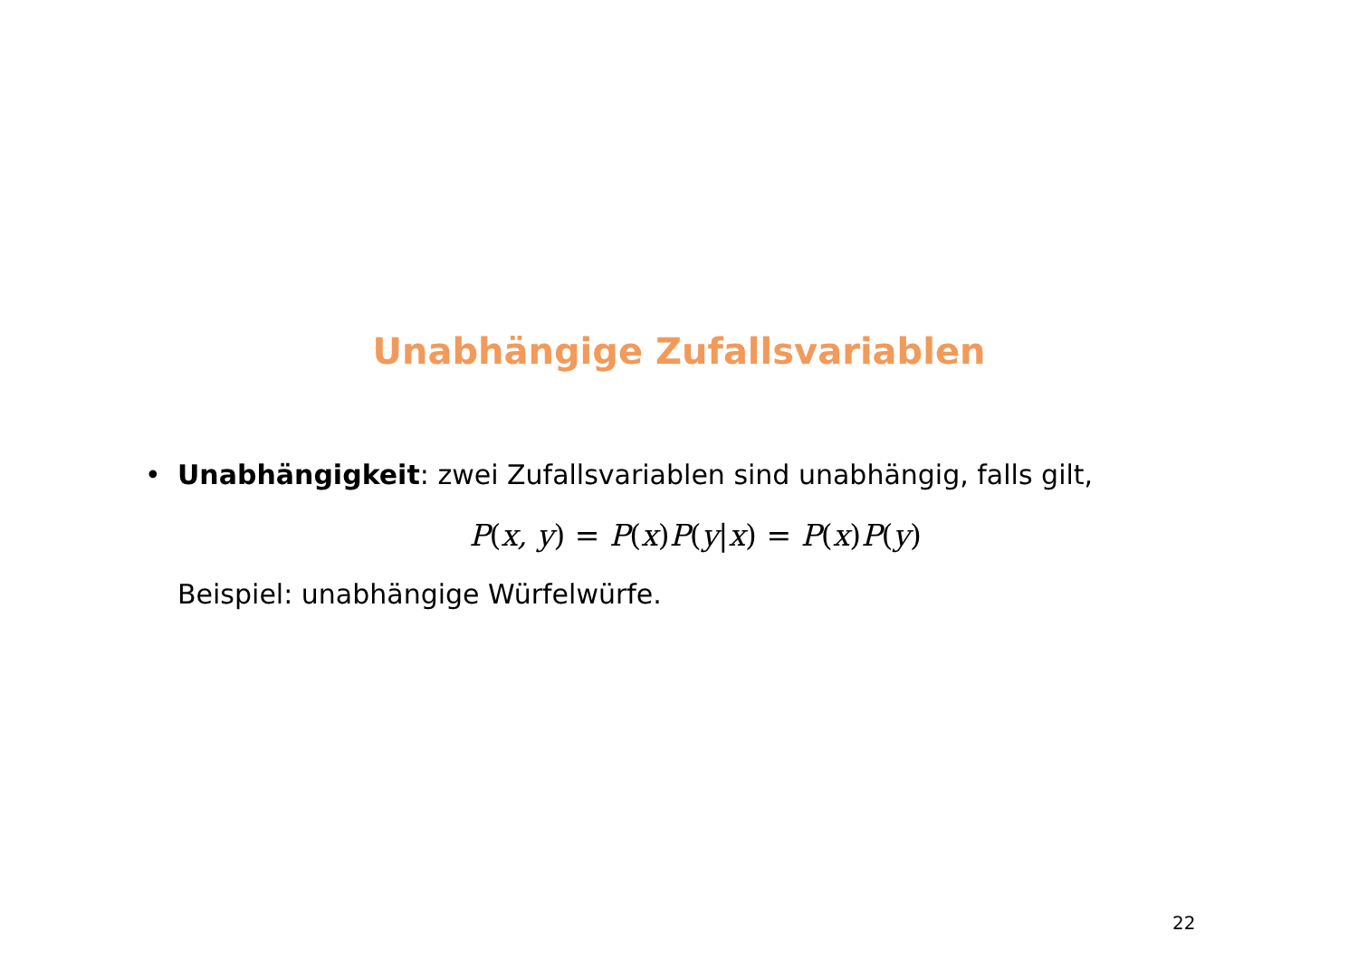Unabhängige Zufallsvariablen
• Unabhängigkeit: zwei Zufallsvariablen sind unabhängig, falls gilt,
P(x, y) = P(x) P(y|x) = P(x) P(y)
Beispiel: unabhängige Würfelwürfe.
22